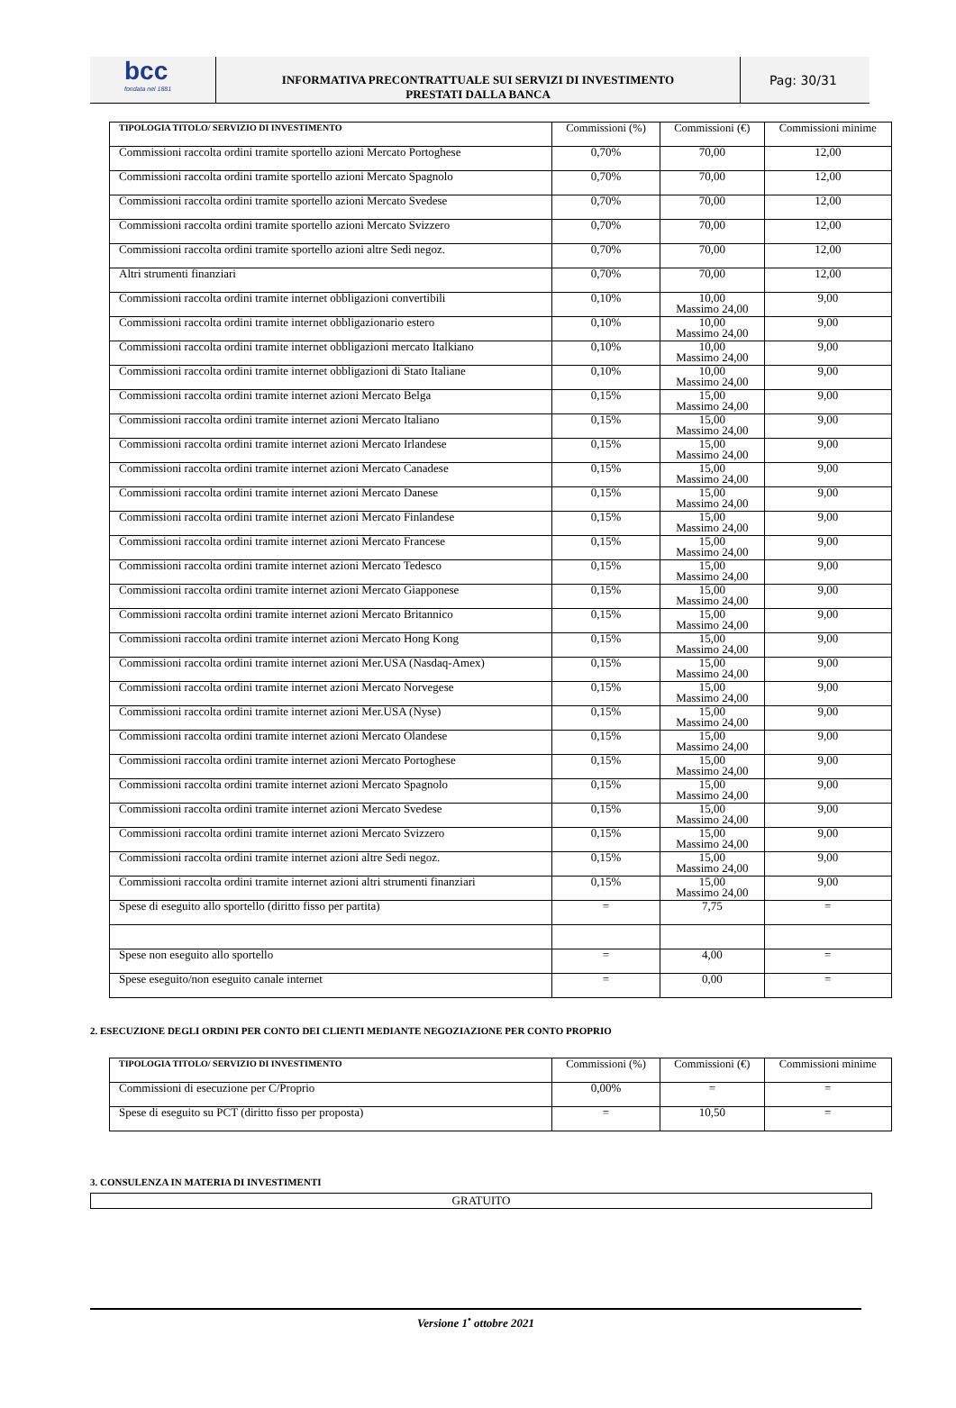bcc
fondata nel 1881
INFORMATIVA PRECONTRATTUALE SUI SERVIZI DI INVESTIMENTO
PRESTATI DALLA BANCA
Pag: 30/31
| TIPOLOGIA TITOLO/ SERVIZIO DI INVESTIMENTO | Commissioni (%) | Commissioni (€) | Commissioni minime |
| --- | --- | --- | --- |
| Commissioni raccolta ordini tramite sportello azioni Mercato Portoghese | 0,70% | 70,00 | 12,00 |
| Commissioni raccolta ordini tramite sportello azioni Mercato Spagnolo | 0,70% | 70,00 | 12,00 |
| Commissioni raccolta ordini tramite sportello azioni Mercato Svedese | 0,70% | 70,00 | 12,00 |
| Commissioni raccolta ordini tramite sportello azioni Mercato Svizzero | 0,70% | 70,00 | 12,00 |
| Commissioni raccolta ordini tramite sportello azioni altre Sedi negoz. | 0,70% | 70,00 | 12,00 |
| Altri strumenti finanziari | 0,70% | 70,00 | 12,00 |
| Commissioni raccolta ordini tramite internet obbligazioni convertibili | 0,10% | 10,00 Massimo 24,00 | 9,00 |
| Commissioni raccolta ordini tramite internet obbligazionario estero | 0,10% | 10,00 Massimo 24,00 | 9,00 |
| Commissioni raccolta ordini tramite internet obbligazioni mercato Italkiano | 0,10% | 10,00 Massimo 24,00 | 9,00 |
| Commissioni raccolta ordini tramite internet obbligazioni di Stato Italiane | 0,10% | 10,00 Massimo 24,00 | 9,00 |
| Commissioni raccolta ordini tramite internet azioni Mercato Belga | 0,15% | 15,00 Massimo 24,00 | 9,00 |
| Commissioni raccolta ordini tramite internet azioni Mercato Italiano | 0,15% | 15,00 Massimo 24,00 | 9,00 |
| Commissioni raccolta ordini tramite internet azioni Mercato Irlandese | 0,15% | 15,00 Massimo 24,00 | 9,00 |
| Commissioni raccolta ordini tramite internet azioni Mercato Canadese | 0,15% | 15,00 Massimo 24,00 | 9,00 |
| Commissioni raccolta ordini tramite internet azioni Mercato Danese | 0,15% | 15,00 Massimo 24,00 | 9,00 |
| Commissioni raccolta ordini tramite internet azioni Mercato Finlandese | 0,15% | 15,00 Massimo 24,00 | 9,00 |
| Commissioni raccolta ordini tramite internet azioni Mercato Francese | 0,15% | 15,00 Massimo 24,00 | 9,00 |
| Commissioni raccolta ordini tramite internet azioni Mercato Tedesco | 0,15% | 15,00 Massimo 24,00 | 9,00 |
| Commissioni raccolta ordini tramite internet azioni Mercato Giapponese | 0,15% | 15,00 Massimo 24,00 | 9,00 |
| Commissioni raccolta ordini tramite internet azioni Mercato Britannico | 0,15% | 15,00 Massimo 24,00 | 9,00 |
| Commissioni raccolta ordini tramite internet azioni Mercato Hong Kong | 0,15% | 15,00 Massimo 24,00 | 9,00 |
| Commissioni raccolta ordini tramite internet azioni Mer.USA (Nasdaq-Amex) | 0,15% | 15,00 Massimo 24,00 | 9,00 |
| Commissioni raccolta ordini tramite internet azioni Mercato Norvegese | 0,15% | 15,00 Massimo 24,00 | 9,00 |
| Commissioni raccolta ordini tramite internet azioni Mer.USA (Nyse) | 0,15% | 15,00 Massimo 24,00 | 9,00 |
| Commissioni raccolta ordini tramite internet azioni Mercato Olandese | 0,15% | 15,00 Massimo 24,00 | 9,00 |
| Commissioni raccolta ordini tramite internet azioni Mercato Portoghese | 0,15% | 15,00 Massimo 24,00 | 9,00 |
| Commissioni raccolta ordini tramite internet azioni Mercato Spagnolo | 0,15% | 15,00 Massimo 24,00 | 9,00 |
| Commissioni raccolta ordini tramite internet azioni Mercato Svedese | 0,15% | 15,00 Massimo 24,00 | 9,00 |
| Commissioni raccolta ordini tramite internet azioni Mercato Svizzero | 0,15% | 15,00 Massimo 24,00 | 9,00 |
| Commissioni raccolta ordini tramite internet azioni altre Sedi negoz. | 0,15% | 15,00 Massimo 24,00 | 9,00 |
| Commissioni raccolta ordini tramite internet azioni altri strumenti finanziari | 0,15% | 15,00 Massimo 24,00 | 9,00 |
| Spese di eseguito allo sportello (diritto fisso per partita) | = | 7,75 | = |
| Spese non eseguito allo sportello | = | 4,00 | = |
| Spese eseguito/non eseguito canale internet | = | 0,00 | = |
2. ESECUZIONE DEGLI ORDINI PER CONTO DEI CLIENTI MEDIANTE NEGOZIAZIONE PER CONTO PROPRIO
| TIPOLOGIA TITOLO/ SERVIZIO DI INVESTIMENTO | Commissioni (%) | Commissioni (€) | Commissioni minime |
| --- | --- | --- | --- |
| Commissioni di esecuzione per C/Proprio | 0,00% | = | = |
| Spese di eseguito su PCT (diritto fisso per proposta) | = | 10,50 | = |
3. CONSULENZA IN MATERIA DI INVESTIMENTI
GRATUITO
Versione 1<sup>•</sup> ottobre 2021